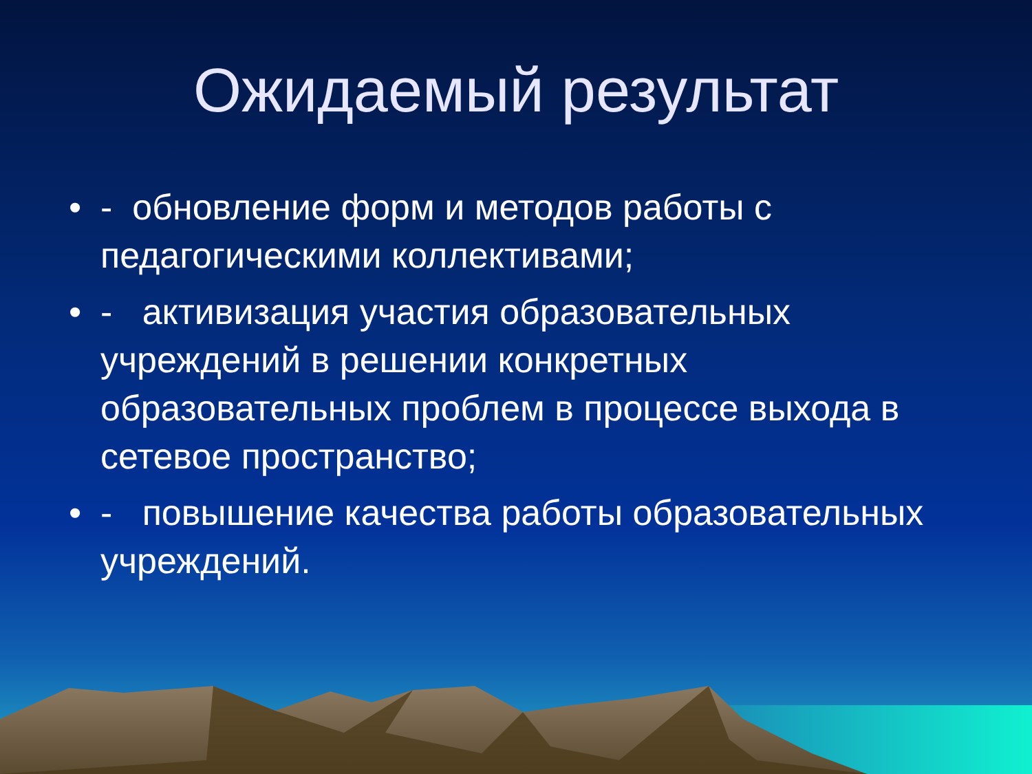Ожидаемый результат
• - обновление форм и методов работы с педагогическими коллективами;
• - активизация участия образовательных учреждений в решении конкретных образовательных проблем в процессе выхода в сетевое пространство;
• - повышение качества работы образовательных учреждений.